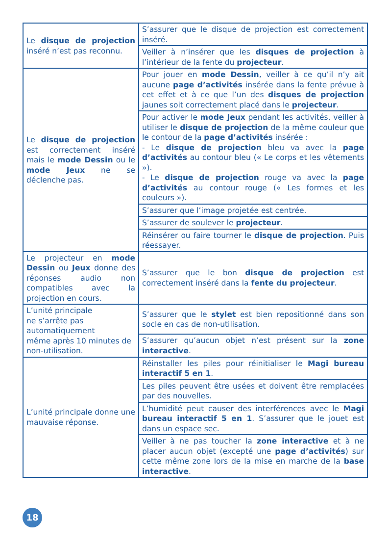| Le disque de projection inséré n’est pas reconnu. | S’assurer que le disque de projection est correctement inséré. |
| | Veiller à n’insérer que les disques de projection à l’intérieur de la fente du projecteur . |
| Le disque de projection est correctement inséré mais le mode Dessin ou le mode Jeux ne se déclenche pas. | Pour jouer en mode Dessin , veiller à ce qu’il n’y ait aucune page d’activités insérée dans la fente prévue à cet effet et à ce que l’un des disques de projection jaunes soit correctement placé dans le projecteur . |
| | Pour activer le mode Jeux pendant les activités, veiller à utiliser le disque de projection de la même couleur que le contour de la page d’activités insérée : - Le disque de projection bleu va avec la page d’activités au contour bleu (« Le corps et les vêtements »). - Le disque de projection rouge va avec la page d’activités au contour rouge (« Les formes et les couleurs »). |
| | S’assurer que l’image projetée est centrée. |
| | S’assurer de soulever le projecteur . |
| | Réinsérer ou faire tourner le disque de projection . Puis réessayer. |
| Le projecteur en mode Dessin ou Jeux donne des réponses audio non compatibles avec la projection en cours. | S’assurer que le bon disque de projection est correctement inséré dans la fente du projecteur . |
| L’unité principale ne s’arrête pas automatiquement même après 10 minutes de non-utilisation. | S’assurer que le stylet est bien repositionné dans son socle en cas de non-utilisation. |
| | S’assurer qu’aucun objet n’est présent sur la zone interactive . |
| L’unité principale donne une mauvaise réponse. | Réinstaller les piles pour réinitialiser le Magi bureau interactif 5 en 1 . |
| | Les piles peuvent être usées et doivent être remplacées par des nouvelles. |
| | L’humidité peut causer des interférences avec le Magi bureau interactif 5 en 1 . S’assurer que le jouet est dans un espace sec. |
| | Veiller à ne pas toucher la zone interactive et à ne placer aucun objet (excepté une page d’activités ) sur cette même zone lors de la mise en marche de la base interactive . |
18